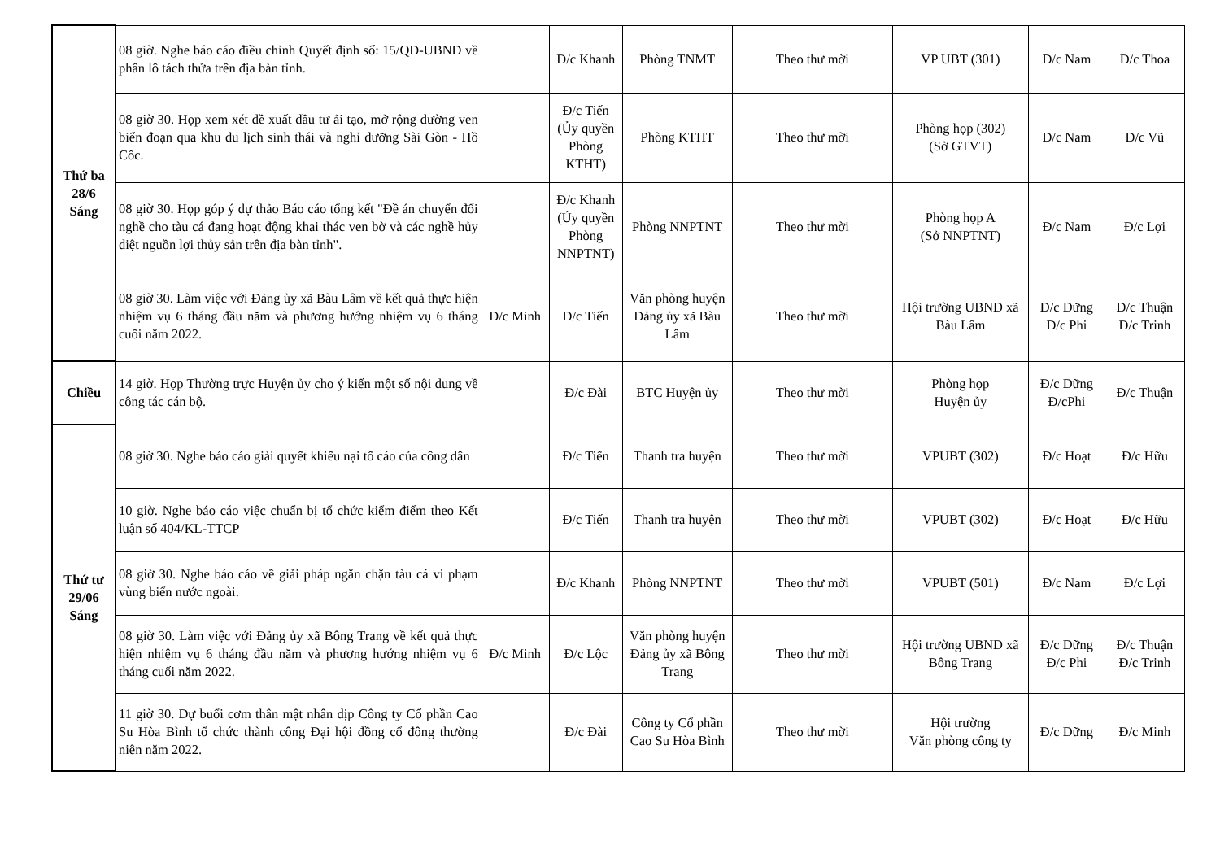| Thứ ba 28/6 Sáng | 08 giờ. Nghe báo cáo điều chỉnh Quyết định số: 15/QĐ-UBND về phân lô tách thửa trên địa bàn tỉnh. | | Đ/c Khanh | Phòng TNMT | Theo thư mời | VP UBT (301) | Đ/c Nam | Đ/c Thoa |
| | 08 giờ 30. Họp xem xét đề xuất đầu tư ải tạo, mở rộng đường ven biển đoạn qua khu du lịch sinh thái và nghỉ dưỡng Sài Gòn - Hồ Cốc. | | Đ/c Tiến (Ủy quyền Phòng KTHT) | Phòng KTHT | Theo thư mời | Phòng họp (302) (Sở GTVT) | Đ/c Nam | Đ/c Vũ |
| | 08 giờ 30. Họp góp ý dự thảo Báo cáo tổng kết "Đề án chuyển đổi nghề cho tàu cá đang hoạt động khai thác ven bờ và các nghề hủy diệt nguồn lợi thủy sản trên địa bàn tỉnh". | | Đ/c Khanh (Ủy quyền Phòng NNPTNT) | Phòng NNPTNT | Theo thư mời | Phòng họp A (Sở NNPTNT) | Đ/c Nam | Đ/c Lợi |
| | 08 giờ 30. Làm việc với Đảng ủy xã Bàu Lâm về kết quả thực hiện nhiệm vụ 6 tháng đầu năm và phương hướng nhiệm vụ 6 tháng cuối năm 2022. | Đ/c Minh | Đ/c Tiến | Văn phòng huyện Đảng ủy xã Bàu Lâm | Theo thư mời | Hội trường UBND xã Bàu Lâm | Đ/c Dững Đ/c Phi | Đ/c Thuận Đ/c Trinh |
| Chiều | 14 giờ. Họp Thường trực Huyện ủy cho ý kiến một số nội dung về công tác cán bộ. | | Đ/c Đài | BTC Huyện ủy | Theo thư mời | Phòng họp Huyện ủy | Đ/c Dững Đ/cPhi | Đ/c Thuận |
| Thứ tư 29/06 Sáng | 08 giờ 30. Nghe báo cáo giải quyết khiếu nại tố cáo của công dân | | Đ/c Tiến | Thanh tra huyện | Theo thư mời | VPUBT (302) | Đ/c Hoạt | Đ/c Hữu |
| | 10 giờ. Nghe báo cáo việc chuẩn bị tổ chức kiểm điểm theo Kết luận số 404/KL-TTCP | | Đ/c Tiến | Thanh tra huyện | Theo thư mời | VPUBT (302) | Đ/c Hoạt | Đ/c Hữu |
| | 08 giờ 30. Nghe báo cáo về giải pháp ngăn chặn tàu cá vi phạm vùng biển nước ngoài. | | Đ/c Khanh | Phòng NNPTNT | Theo thư mời | VPUBT (501) | Đ/c Nam | Đ/c Lợi |
| | 08 giờ 30. Làm việc với Đảng ủy xã Bông Trang về kết quả thực hiện nhiệm vụ 6 tháng đầu năm và phương hướng nhiệm vụ 6 tháng cuối năm 2022. | Đ/c Minh | Đ/c Lộc | Văn phòng huyện Đảng ủy xã Bông Trang | Theo thư mời | Hội trường UBND xã Bông Trang | Đ/c Dững Đ/c Phi | Đ/c Thuận Đ/c Trinh |
| | 11 giờ 30. Dự buổi cơm thân mật nhân dịp Công ty Cổ phần Cao Su Hòa Bình tổ chức thành công Đại hội đồng cổ đông thường niên năm 2022. | | Đ/c Đài | Công ty Cổ phần Cao Su Hòa Bình | Theo thư mời | Hội trường Văn phòng công ty | Đ/c Dững | Đ/c Minh |